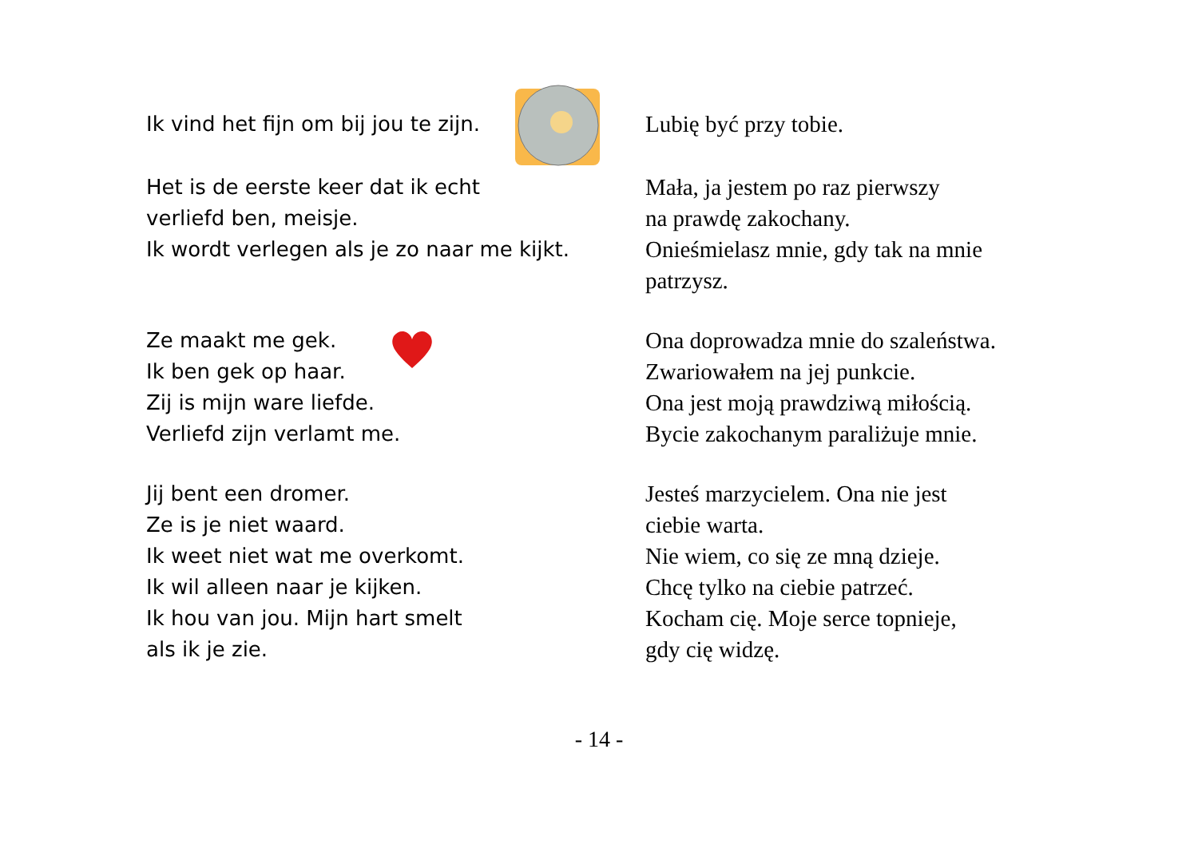Ik vind het fijn om bij jou te zijn. Lubię być przy tobie.
Het is de eerste keer dat ik echt
verliefd ben, meisje.
Ik wordt verlegen als je zo naar me kijkt.
Mała, ja jestem po raz pierwszy
na prawdę zakochany.
Onieśmielasz mnie, gdy tak na mnie
patrzysz.
Ze maakt me gek.
Ik ben gek op haar.
Zij is mijn ware liefde.
Verliefd zijn verlamt me.
Ona doprowadza mnie do szaleństwa.
Zwariowałem na jej punkcie.
Ona jest moją prawdziwą miłością.
Bycie zakochanym paraliżuje mnie.
Jij bent een dromer.
Ze is je niet waard.
Ik weet niet wat me overkomt.
Ik wil alleen naar je kijken.
Ik hou van jou. Mijn hart smelt
als ik je zie.
Jesteś marzycielem. Ona nie jest
ciebie warta.
Nie wiem, co się ze mną dzieje.
Chcę tylko na ciebie patrzeć.
Kocham cię. Moje serce topnieje,
gdy cię widzę.
- 14 -